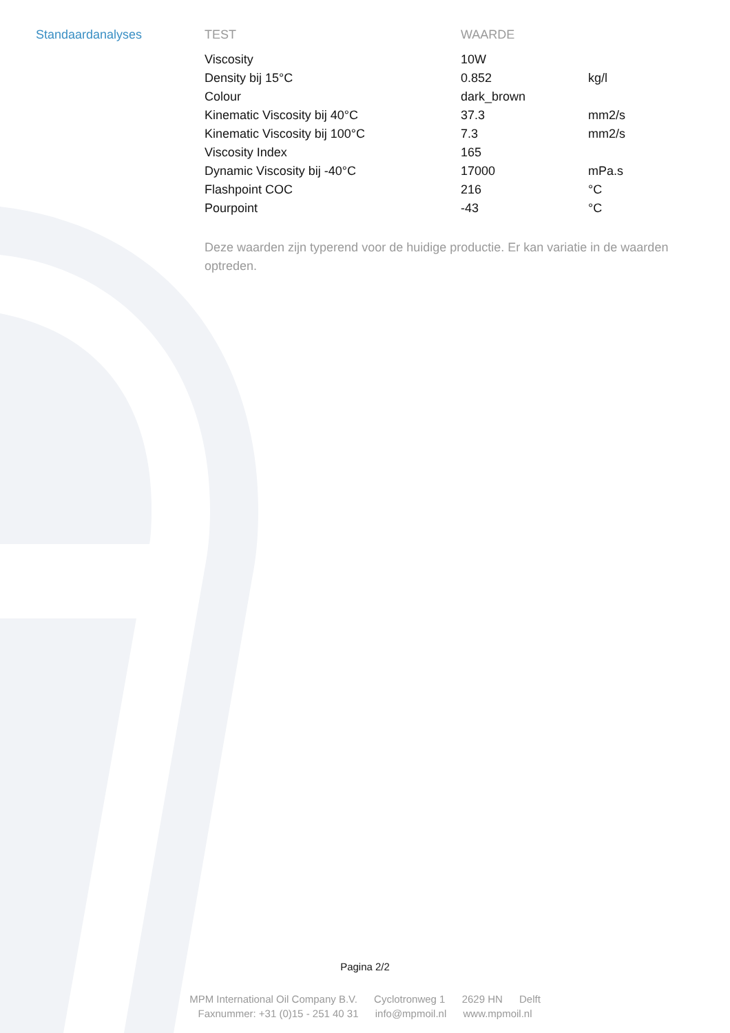Standaardanalyses
| TEST | WAARDE | |
| --- | --- | --- |
| Viscosity | 10W | |
| Density bij 15°C | 0.852 | kg/l |
| Colour | dark_brown | |
| Kinematic Viscosity bij 40°C | 37.3 | mm2/s |
| Kinematic Viscosity bij 100°C | 7.3 | mm2/s |
| Viscosity Index | 165 | |
| Dynamic Viscosity bij -40°C | 17000 | mPa.s |
| Flashpoint COC | 216 | °C |
| Pourpoint | -43 | °C |
Deze waarden zijn typerend voor de huidige productie. Er kan variatie in de waarden optreden.
Pagina 2/2
MPM International Oil Company B.V. Cyclotronweg 1 2629 HN Delft
Faxnummer: +31 (0)15 - 251 40 31 info@mpmoil.nl www.mpmoil.nl